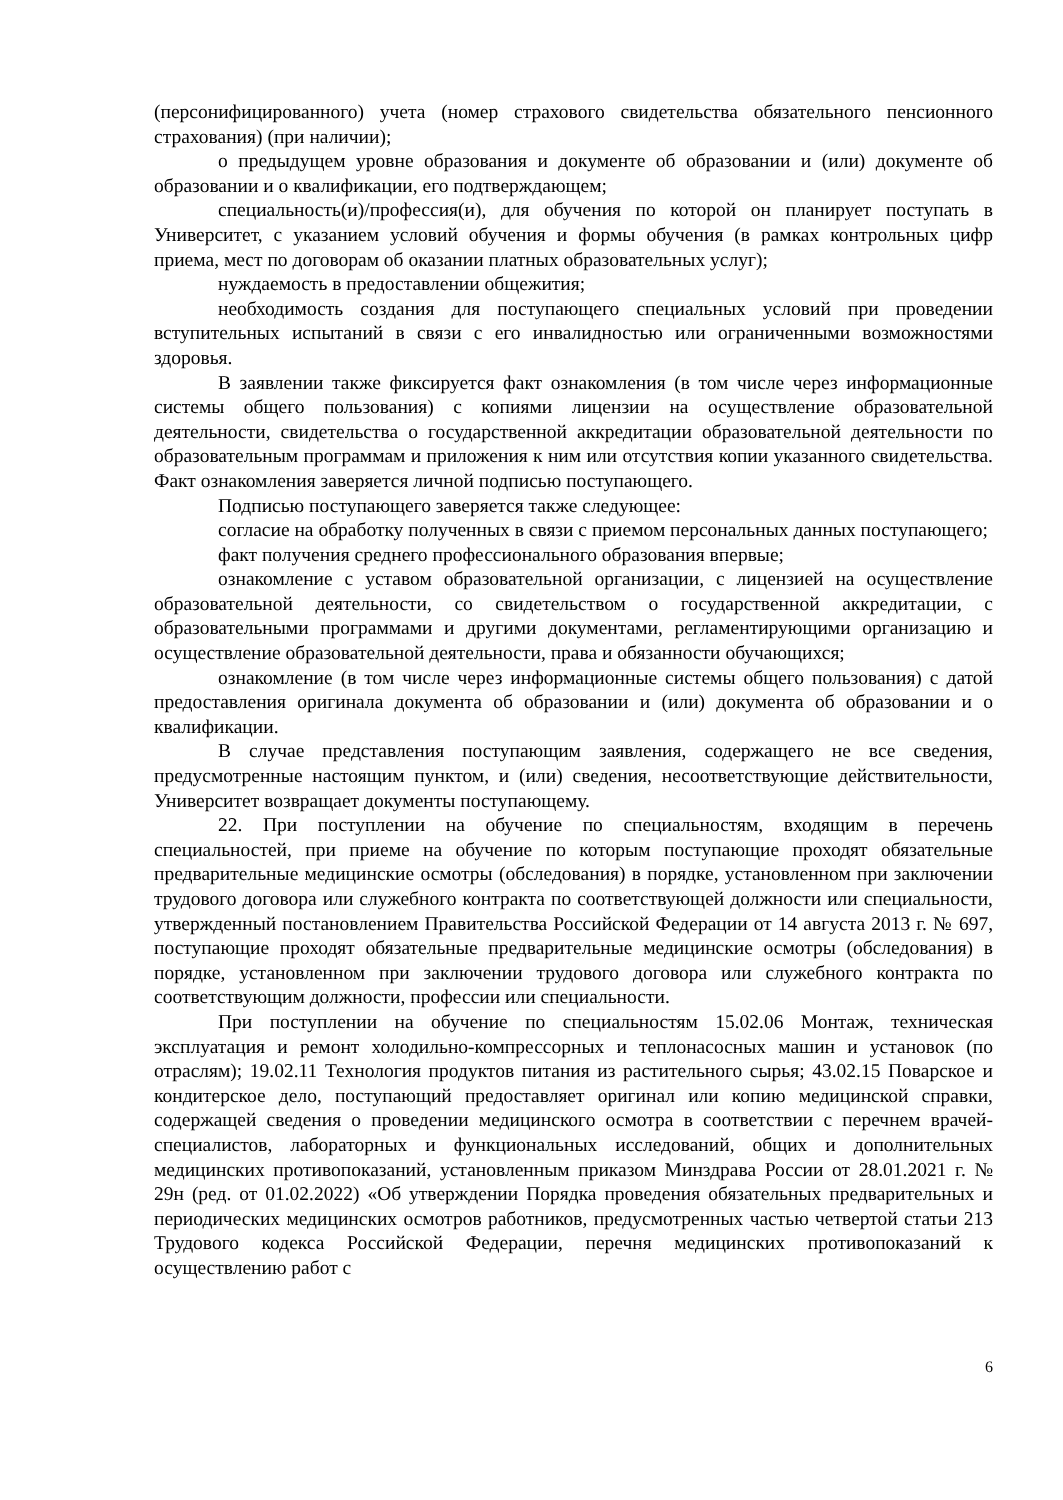(персонифицированного) учета (номер страхового свидетельства обязательного пенсионного страхования) (при наличии);
о предыдущем уровне образования и документе об образовании и (или) документе об образовании и о квалификации, его подтверждающем;
специальность(и)/профессия(и), для обучения по которой он планирует поступать в Университет, с указанием условий обучения и формы обучения (в рамках контрольных цифр приема, мест по договорам об оказании платных образовательных услуг);
нуждаемость в предоставлении общежития;
необходимость создания для поступающего специальных условий при проведении вступительных испытаний в связи с его инвалидностью или ограниченными возможностями здоровья.
В заявлении также фиксируется факт ознакомления (в том числе через информационные системы общего пользования) с копиями лицензии на осуществление образовательной деятельности, свидетельства о государственной аккредитации образовательной деятельности по образовательным программам и приложения к ним или отсутствия копии указанного свидетельства. Факт ознакомления заверяется личной подписью поступающего.
Подписью поступающего заверяется также следующее:
согласие на обработку полученных в связи с приемом персональных данных поступающего;
факт получения среднего профессионального образования впервые;
ознакомление с уставом образовательной организации, с лицензией на осуществление образовательной деятельности, со свидетельством о государственной аккредитации, с образовательными программами и другими документами, регламентирующими организацию и осуществление образовательной деятельности, права и обязанности обучающихся;
ознакомление (в том числе через информационные системы общего пользования) с датой предоставления оригинала документа об образовании и (или) документа об образовании и о квалификации.
В случае представления поступающим заявления, содержащего не все сведения, предусмотренные настоящим пунктом, и (или) сведения, несоответствующие действительности, Университет возвращает документы поступающему.
22. При поступлении на обучение по специальностям, входящим в перечень специальностей, при приеме на обучение по которым поступающие проходят обязательные предварительные медицинские осмотры (обследования) в порядке, установленном при заключении трудового договора или служебного контракта по соответствующей должности или специальности, утвержденный постановлением Правительства Российской Федерации от 14 августа 2013 г. № 697, поступающие проходят обязательные предварительные медицинские осмотры (обследования) в порядке, установленном при заключении трудового договора или служебного контракта по соответствующим должности, профессии или специальности.
При поступлении на обучение по специальностям 15.02.06 Монтаж, техническая эксплуатация и ремонт холодильно-компрессорных и теплонасосных машин и установок (по отраслям); 19.02.11 Технология продуктов питания из растительного сырья; 43.02.15 Поварское и кондитерское дело, поступающий предоставляет оригинал или копию медицинской справки, содержащей сведения о проведении медицинского осмотра в соответствии с перечнем врачей-специалистов, лабораторных и функциональных исследований, общих и дополнительных медицинских противопоказаний, установленным приказом Минздрава России от 28.01.2021 г. № 29н (ред. от 01.02.2022) «Об утверждении Порядка проведения обязательных предварительных и периодических медицинских осмотров работников, предусмотренных частью четвертой статьи 213 Трудового кодекса Российской Федерации, перечня медицинских противопоказаний к осуществлению работ с
6